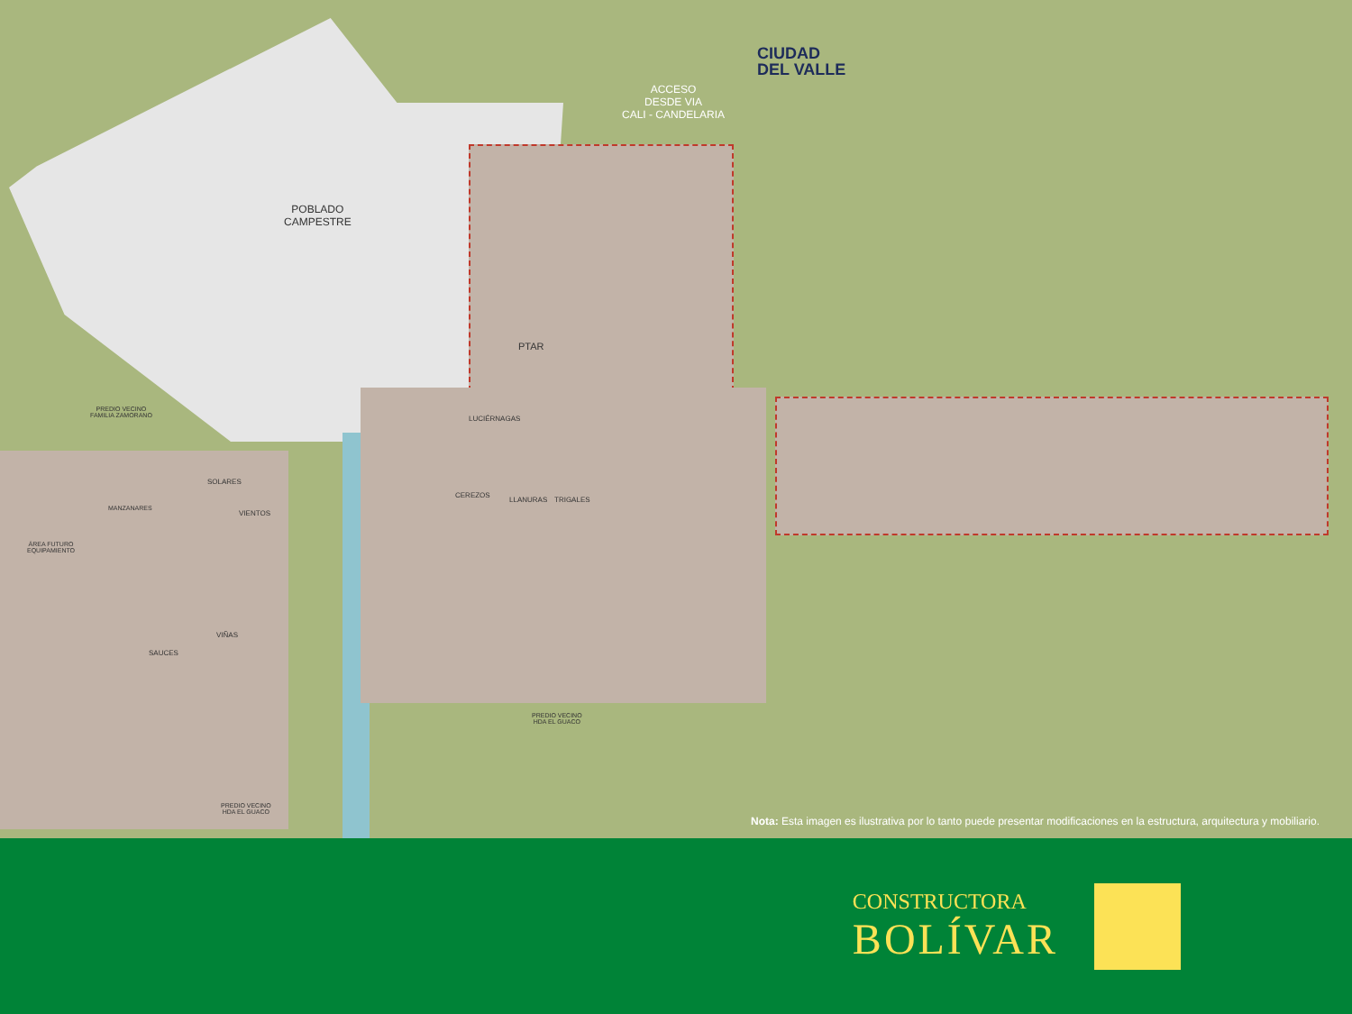ACCESO
DESDE VIA
CALI - CANDELARIA
CIUDAD
DEL VALLE
POBLADO
CAMPESTRE
PTAR
PREDIO VECINO
FAMILIA ZAMORANO
ÁREA FUTURO
EQUIPAMIENTO
PREDIO VECINO
HDA EL GUACO
PREDIO VECINO
HDA EL GUACO
SOLARES
VIENTOS
LUCIÉRNAGAS
CEREZOS
LLANURAS TRIGALES
SAUCES
VIÑAS
MANZANARES
Nota: Esta imagen es ilustrativa por lo tanto puede presentar modificaciones en la estructura, arquitectura y mobiliario.
CONSTRUCTORA
BOLÍVAR